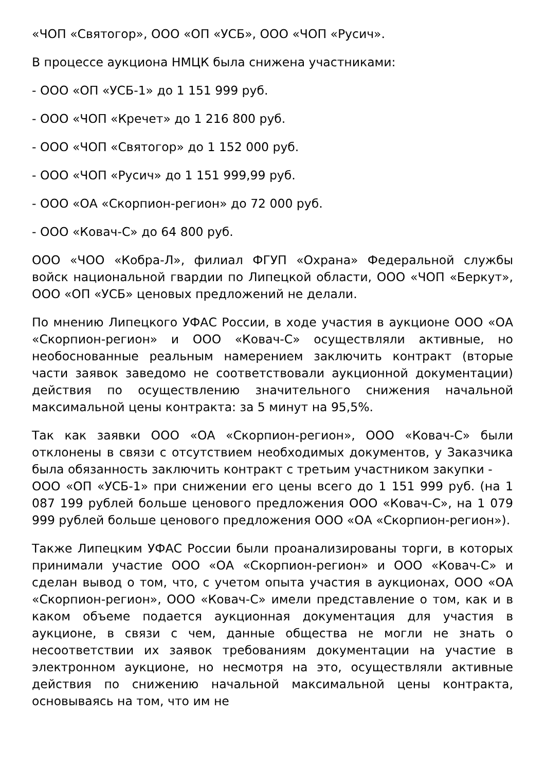«ЧОП «Святогор», ООО «ОП «УСБ», ООО «ЧОП «Русич».
В процессе аукциона НМЦК была снижена участниками:
- ООО «ОП «УСБ-1» до 1 151 999 руб.
- ООО «ЧОП «Кречет» до 1 216 800 руб.
- ООО «ЧОП «Святогор» до 1 152 000 руб.
- ООО «ЧОП «Русич» до 1 151 999,99 руб.
- ООО «ОА «Скорпион-регион» до 72 000 руб.
- ООО «Ковач-С» до 64 800 руб.
ООО «ЧОО «Кобра-Л», филиал ФГУП «Охрана» Федеральной службы войск национальной гвардии по Липецкой области, ООО «ЧОП «Беркут», ООО «ОП «УСБ» ценовых предложений не делали.
По мнению Липецкого УФАС России, в ходе участия в аукционе ООО «ОА «Скорпион-регион» и ООО «Ковач-С» осуществляли активные, но необоснованные реальным намерением заключить контракт (вторые части заявок заведомо не соответствовали аукционной документации) действия по осуществлению значительного снижения начальной максимальной цены контракта: за 5 минут на 95,5%.
Так как заявки ООО «ОА «Скорпион-регион», ООО «Ковач-С» были отклонены в связи с отсутствием необходимых документов, у Заказчика была обязанность заключить контракт с третьим участником закупки -
ООО «ОП «УСБ-1» при снижении его цены всего до 1 151 999 руб. (на 1 087 199 рублей больше ценового предложения ООО «Ковач-С», на 1 079 999 рублей больше ценового предложения ООО «ОА «Скорпион-регион»).
Также Липецким УФАС России были проанализированы торги, в которых принимали участие ООО «ОА «Скорпион-регион» и ООО «Ковач-С» и сделан вывод о том, что, с учетом опыта участия в аукционах, ООО «ОА «Скорпион-регион», ООО «Ковач-С» имели представление о том, как и в каком объеме подается аукционная документация для участия в аукционе, в связи с чем, данные общества не могли не знать о несоответствии их заявок требованиям документации на участие в электронном аукционе, но несмотря на это, осуществляли активные действия по снижению начальной максимальной цены контракта, основываясь на том, что им не